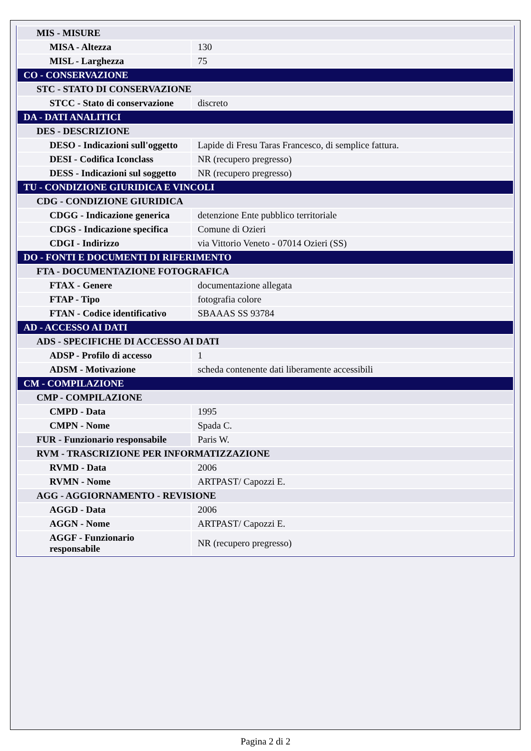| MIS - MISURE | |
| MISA - Altezza | 130 |
| MISL - Larghezza | 75 |
| CO - CONSERVAZIONE | |
| STC - STATO DI CONSERVAZIONE | |
| STCC - Stato di conservazione | discreto |
| DA - DATI ANALITICI | |
| DES - DESCRIZIONE | |
| DESO - Indicazioni sull'oggetto | Lapide di Fresu Taras Francesco, di semplice fattura. |
| DESI - Codifica Iconclass | NR (recupero pregresso) |
| DESS - Indicazioni sul soggetto | NR (recupero pregresso) |
| TU - CONDIZIONE GIURIDICA E VINCOLI | |
| CDG - CONDIZIONE GIURIDICA | |
| CDGG - Indicazione generica | detenzione Ente pubblico territoriale |
| CDGS - Indicazione specifica | Comune di Ozieri |
| CDGI - Indirizzo | via Vittorio Veneto - 07014 Ozieri (SS) |
| DO - FONTI E DOCUMENTI DI RIFERIMENTO | |
| FTA - DOCUMENTAZIONE FOTOGRAFICA | |
| FTAX - Genere | documentazione allegata |
| FTAP - Tipo | fotografia colore |
| FTAN - Codice identificativo | SBAAAS SS 93784 |
| AD - ACCESSO AI DATI | |
| ADS - SPECIFICHE DI ACCESSO AI DATI | |
| ADSP - Profilo di accesso | 1 |
| ADSM - Motivazione | scheda contenente dati liberamente accessibili |
| CM - COMPILAZIONE | |
| CMP - COMPILAZIONE | |
| CMPD - Data | 1995 |
| CMPN - Nome | Spada C. |
| FUR - Funzionario responsabile | Paris W. |
| RVM - TRASCRIZIONE PER INFORMATIZZAZIONE | |
| RVMD - Data | 2006 |
| RVMN - Nome | ARTPAST/ Capozzi E. |
| AGG - AGGIORNAMENTO - REVISIONE | |
| AGGD - Data | 2006 |
| AGGN - Nome | ARTPAST/ Capozzi E. |
| AGGF - Funzionario responsabile | NR (recupero pregresso) |
Pagina 2 di 2